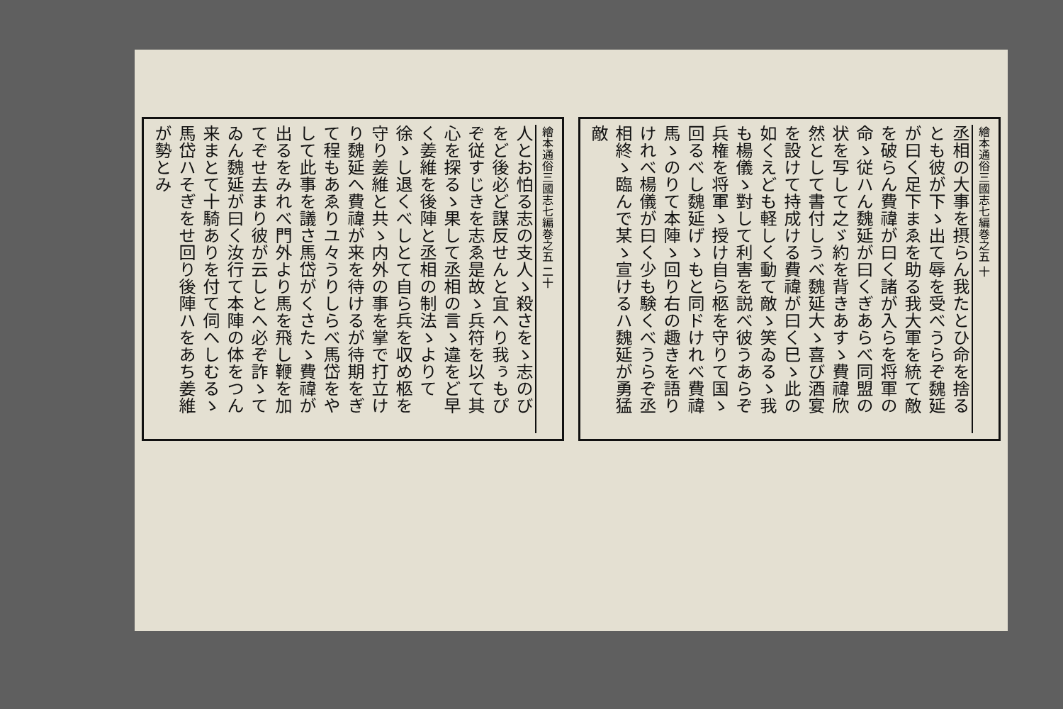繪本通俗三國志七編巻之五 二十
人とお怕る志の支人ゝ殺さをゝ志のびをど後必ど謀反せんと宜へり我ぅもぴぞ従すじきを志ゑ是故ゝ兵符を以て其心を探るゝ果して丞相の言ゝ違をど早く姜維を後陣と丞相の制法ゝよりて徐ゝし退くべしとて自ら兵を収め柩を守り姜維と共ゝ内外の事を掌で打立けり魏延へ費禕が来を待けるが待期をぎて程もあゑりユ々うりしらべ馬岱をやして此事を議さ馬岱がくさたゝ費禕が出るをみれべ門外より馬を飛し鞭を加てぞせ去まり彼が云しとへ必ぞ詐ゝてゐん魏延が曰く汝行て本陣の体をつん来まとて十騎ありを付て伺へしむるゝ馬岱ハそぎをせ回り後陣ハをあち姜維が勢とみ
繪本通俗三國志七編巻之五 十
丞相の大事を摂らん我たとひ命を捨るとも彼が下ゝ出て辱を受べうらぞ魏延が曰く足下まゑを助る我大軍を統て敵を破らん費禕が曰く諸が入らを将軍の命ゝ従ハん魏延が曰くぎあらべ同盟の状を写して之ゞ約を背きあすゝ費禕欣然として書付しうべ魏延大ゝ喜び酒宴を設けて持成ける費禕が曰く巳ゝ此の如くえども軽しく動て敵ゝ笑ゐるゝ我も楊儀ゝ對して利害を説べ彼うあらぞ兵権を将軍ゝ授け自ら柩を守りて国ゝ回るべし魏延げゝもと同ドけれべ費禕馬ゝのりて本陣ゝ回り右の趣きを語りけれべ楊儀が曰く少も験くべうらぞ丞相終ゝ臨んで某ゝ宣けるハ魏延が勇猛敵